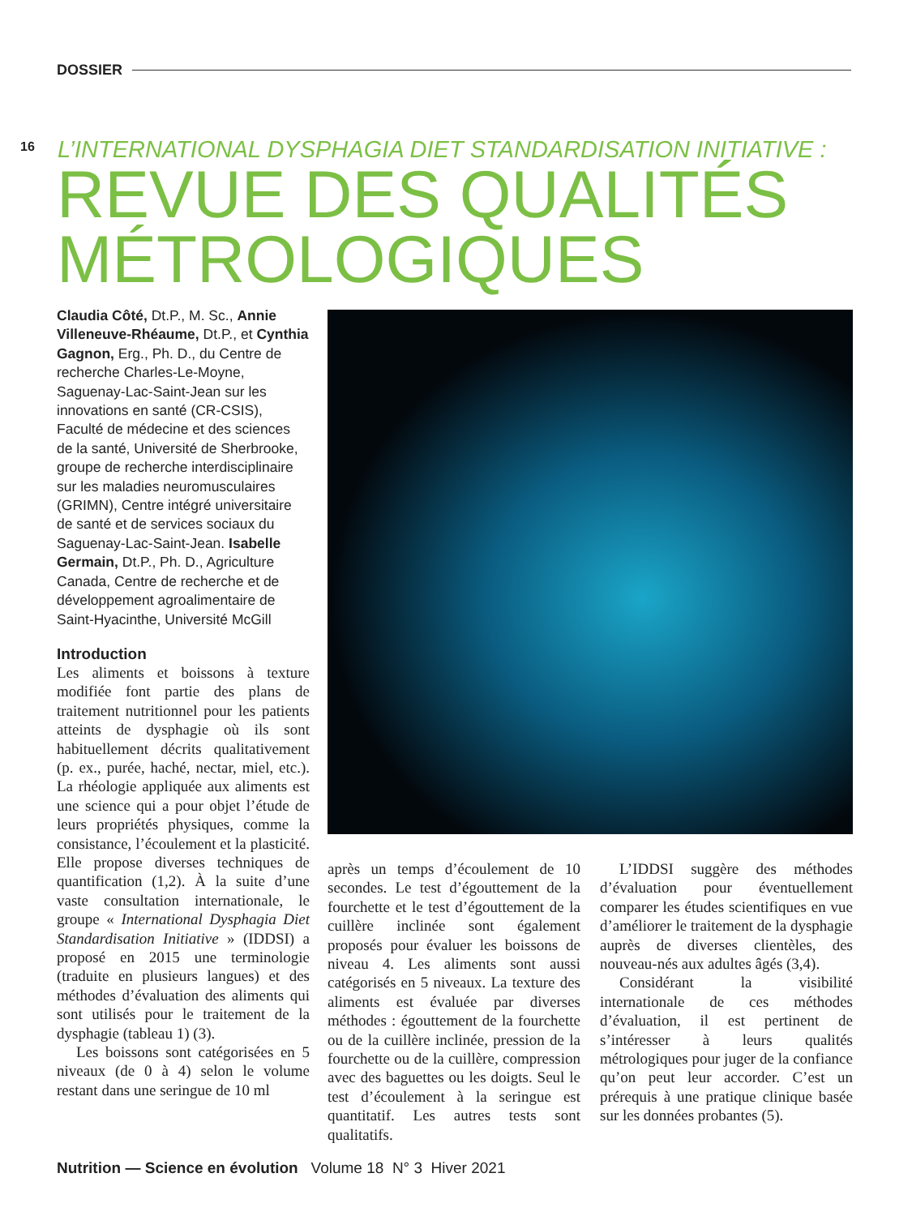DOSSIER
16
L’INTERNATIONAL DYSPHAGIA DIET STANDARDISATION INITIATIVE :
REVUE DES QUALITÉS
MÉTROLOGIQUES
Claudia Côté, Dt.P., M. Sc., Annie Villeneuve-Rhéaume, Dt.P., et Cynthia Gagnon, Erg., Ph. D., du Centre de recherche Charles-Le-Moyne, Saguenay-Lac-Saint-Jean sur les innovations en santé (CR-CSIS), Faculté de médecine et des sciences de la santé, Université de Sherbrooke, groupe de recherche interdisciplinaire sur les maladies neuromusculaires (GRIMN), Centre intégré universitaire de santé et de services sociaux du Saguenay-Lac-Saint-Jean. Isabelle Germain, Dt.P., Ph. D., Agriculture Canada, Centre de recherche et de développement agroalimentaire de Saint-Hyacinthe, Université McGill
Introduction
Les aliments et boissons à texture modifiée font partie des plans de traitement nutritionnel pour les patients atteints de dysphagie où ils sont habituellement décrits qualitativement (p. ex., purée, haché, nectar, miel, etc.). La rhéologie appliquée aux aliments est une science qui a pour objet l’étude de leurs propriétés physiques, comme la consistance, l’écoulement et la plasticité. Elle propose diverses techniques de quantification (1,2). À la suite d’une vaste consultation internationale, le groupe « International Dysphagia Diet Standardisation Initiative » (IDDSI) a proposé en 2015 une terminologie (traduite en plusieurs langues) et des méthodes d’évaluation des aliments qui sont utilisés pour le traitement de la dysphagie (tableau 1) (3).
Les boissons sont catégorisées en 5 niveaux (de 0 à 4) selon le volume restant dans une seringue de 10 ml
après un temps d’écoulement de 10 secondes. Le test d’égouttement de la fourchette et le test d’égouttement de la cuillère inclinée sont également proposés pour évaluer les boissons de niveau 4. Les aliments sont aussi catégorisés en 5 niveaux. La texture des aliments est évaluée par diverses méthodes : égouttement de la fourchette ou de la cuillère inclinée, pression de la fourchette ou de la cuillère, compression avec des baguettes ou les doigts. Seul le test d’écoulement à la seringue est quantitatif. Les autres tests sont qualitatifs.
L’IDDSI suggère des méthodes d’évaluation pour éventuellement comparer les études scientifiques en vue d’améliorer le traitement de la dysphagie auprès de diverses clientèles, des nouveau-nés aux adultes âgés (3,4).
Considérant la visibilité internationale de ces méthodes d’évaluation, il est pertinent de s’intéresser à leurs qualités métrologiques pour juger de la confiance qu’on peut leur accorder. C’est un prérequis à une pratique clinique basée sur les données probantes (5).
Nutrition — Science en évolution Volume 18 N° 3 Hiver 2021